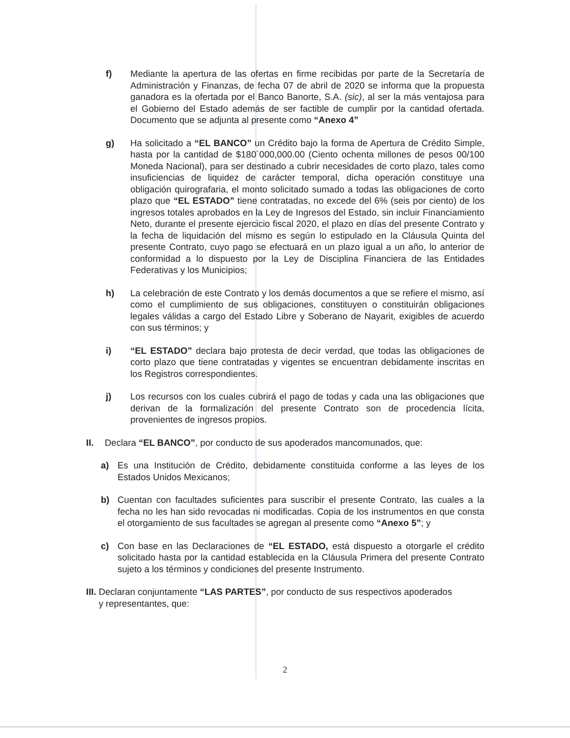f) Mediante la apertura de las ofertas en firme recibidas por parte de la Secretaría de Administración y Finanzas, de fecha 07 de abril de 2020 se informa que la propuesta ganadora es la ofertada por el Banco Banorte, S.A. (sic), al ser la más ventajosa para el Gobierno del Estado además de ser factible de cumplir por la cantidad ofertada. Documento que se adjunta al presente como “Anexo 4”
g) Ha solicitado a “EL BANCO” un Crédito bajo la forma de Apertura de Crédito Simple, hasta por la cantidad de $180´000,000.00 (Ciento ochenta millones de pesos 00/100 Moneda Nacional), para ser destinado a cubrir necesidades de corto plazo, tales como insuficiencias de liquidez de carácter temporal, dicha operación constituye una obligación quirografaria, el monto solicitado sumado a todas las obligaciones de corto plazo que “EL ESTADO” tiene contratadas, no excede del 6% (seis por ciento) de los ingresos totales aprobados en la Ley de Ingresos del Estado, sin incluir Financiamiento Neto, durante el presente ejercicio fiscal 2020, el plazo en días del presente Contrato y la fecha de liquidación del mismo es según lo estipulado en la Cláusula Quinta del presente Contrato, cuyo pago se efectuará en un plazo igual a un año, lo anterior de conformidad a lo dispuesto por la Ley de Disciplina Financiera de las Entidades Federativas y los Municipios;
h) La celebración de este Contrato y los demás documentos a que se refiere el mismo, así como el cumplimiento de sus obligaciones, constituyen o constituirán obligaciones legales válidas a cargo del Estado Libre y Soberano de Nayarit, exigibles de acuerdo con sus términos; y
i) “EL ESTADO” declara bajo protesta de decir verdad, que todas las obligaciones de corto plazo que tiene contratadas y vigentes se encuentran debidamente inscritas en los Registros correspondientes.
j) Los recursos con los cuales cubrirá el pago de todas y cada una las obligaciones que derivan de la formalización del presente Contrato son de procedencia lícita, provenientes de ingresos propios.
II. Declara “EL BANCO”, por conducto de sus apoderados mancomunados, que:
a) Es una Institución de Crédito, debidamente constituida conforme a las leyes de los Estados Unidos Mexicanos;
b) Cuentan con facultades suficientes para suscribir el presente Contrato, las cuales a la fecha no les han sido revocadas ni modificadas. Copia de los instrumentos en que consta el otorgamiento de sus facultades se agregan al presente como “Anexo 5”; y
c) Con base en las Declaraciones de “EL ESTADO, está dispuesto a otorgarle el crédito solicitado hasta por la cantidad establecida en la Cláusula Primera del presente Contrato sujeto a los términos y condiciones del presente Instrumento.
III. Declaran conjuntamente “LAS PARTES”, por conducto de sus respectivos apoderados
y representantes, que:
2